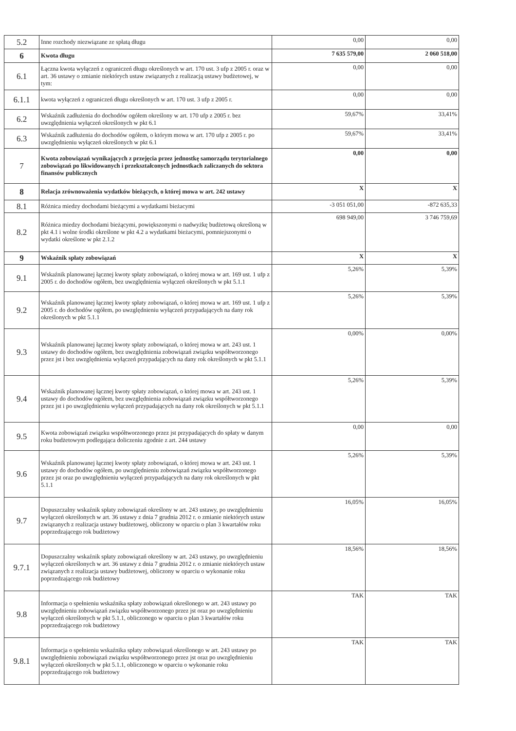| 5.2 | Inne rozchody niezwiązane ze spłatą długu | 0,00 | 0,00 |
| 6 | Kwota długu | 7 635 579,00 | 2 060 518,00 |
| 6.1 | Łączna kwota wyłączeń z ograniczeń długu określonych w art. 170 ust. 3 ufp z 2005 r. oraz w art. 36 ustawy o zmianie niektórych ustaw związanych z realizacją ustawy budżetowej, w tym: | 0,00 | 0,00 |
| 6.1.1 | kwota wyłączeń z ograniczeń długu określonych w art. 170 ust. 3 ufp z 2005 r. | 0,00 | 0,00 |
| 6.2 | Wskaźnik zadłużenia do dochodów ogółem określony w art. 170 ufp z 2005 r. bez uwzględnienia wyłączeń określonych w pkt 6.1 | 59,67% | 33,41% |
| 6.3 | Wskaźnik zadłużenia do dochodów ogółem, o którym mowa w art. 170 ufp z 2005 r. po uwzględnieniu wyłączeń określonych w pkt 6.1 | 59,67% | 33,41% |
| 7 | Kwota zobowiązań wynikających z przejęcia przez jednostkę samorządu terytorialnego zobowiązań po likwidowanych i przekształconych jednostkach zaliczanych do sektora finansów publicznych | 0,00 | 0,00 |
| 8 | Relacja zrównoważenia wydatków bieżących, o której mowa w art. 242 ustawy | X | X |
| 8.1 | Różnica miedzy dochodami bieżącymi a wydatkami bieżacymi | -3 051 051,00 | -872 635,33 |
| 8.2 | Różnica miedzy dochodami bieżącymi, powiększonymi o nadwyżkę budżetową określoną w pkt 4.1 i wolne środki określone w pkt 4.2 a wydatkami bieżacymi, pomniejszonymi o wydatki określone w pkt 2.1.2 | 698 949,00 | 3 746 759,69 |
| 9 | Wskaźnik spłaty zobowiązań | X | X |
| 9.1 | Wskaźnik planowanej łącznej kwoty spłaty zobowiązań, o której mowa w art. 169 ust. 1 ufp z 2005 r. do dochodów ogółem, bez uwzględnienia wyłączeń określonych w pkt 5.1.1 | 5,26% | 5,39% |
| 9.2 | Wskaźnik planowanej łącznej kwoty spłaty zobowiązań, o której mowa w art. 169 ust. 1 ufp z 2005 r. do dochodów ogółem, po uwzględnieniu wyłączeń przypadających na dany rok określonych w pkt 5.1.1 | 5,26% | 5,39% |
| 9.3 | Wskaźnik planowanej łącznej kwoty spłaty zobowiązań, o której mowa w art. 243 ust. 1 ustawy do dochodów ogółem, bez uwzględnienia zobowiązań związku współtworzonego przez jst i bez uwzględnienia wyłączeń przypadających na dany rok określonych w pkt 5.1.1 | 0,00% | 0,00% |
| 9.4 | Wskaźnik planowanej łącznej kwoty spłaty zobowiązań, o której mowa w art. 243 ust. 1 ustawy do dochodów ogółem, bez uwzględnienia zobowiązań związku współtworzonego przez jst i po uwzględnieniu wyłączeń przypadających na dany rok określonych w pkt 5.1.1 | 5,26% | 5,39% |
| 9.5 | Kwota zobowiązań związku współtworzonego przez jst przypadających do spłaty w danym roku budżetowym podlegająca doliczeniu zgodnie z art. 244 ustawy | 0,00 | 0,00 |
| 9.6 | Wskaźnik planowanej łącznej kwoty spłaty zobowiązań, o której mowa w art. 243 ust. 1 ustawy do dochodów ogółem, po uwzględnieniu zobowiązań związku współtworzonego przez jst oraz po uwzględnieniu wyłączeń przypadających na dany rok określonych w pkt 5.1.1 | 5,26% | 5,39% |
| 9.7 | Dopuszczalny wskaźnik spłaty zobowiązań określony w art. 243 ustawy, po uwzględnieniu wyłączeń określonych w art. 36 ustawy z dnia 7 grudnia 2012 r. o zmianie niektórych ustaw związanych z realizacja ustawy budżetowej, obliczony w oparciu o plan 3 kwartałów roku poprzedzającego rok budżetowy | 16,05% | 16,05% |
| 9.7.1 | Dopuszczalny wskaźnik spłaty zobowiązań określony w art. 243 ustawy, po uwzględnieniu wyłączeń określonych w art. 36 ustawy z dnia 7 grudnia 2012 r. o zmianie niektórych ustaw związanych z realizacja ustawy budżetowej, obliczony w oparciu o wykonanie roku poprzedzającego rok budżetowy | 18,56% | 18,56% |
| 9.8 | Informacja o spełnieniu wskaźnika spłaty zobowiązań określonego w art. 243 ustawy po uwzględnieniu zobowiązań związku współtworzonego przez jst oraz po uwzględnieniu wyłączeń określonych w pkt 5.1.1, obliczonego w oparciu o plan 3 kwartałów roku poprzedzającego rok budżetowy | TAK | TAK |
| 9.8.1 | Informacja o spełnieniu wskaźnika spłaty zobowiązań określonego w art. 243 ustawy po uwzględnieniu zobowiązań związku współtworzonego przez jst oraz po uwzględnieniu wyłączeń określonych w pkt 5.1.1, obliczonego w oparciu o wykonanie roku poprzedzającego rok budżetowy | TAK | TAK |